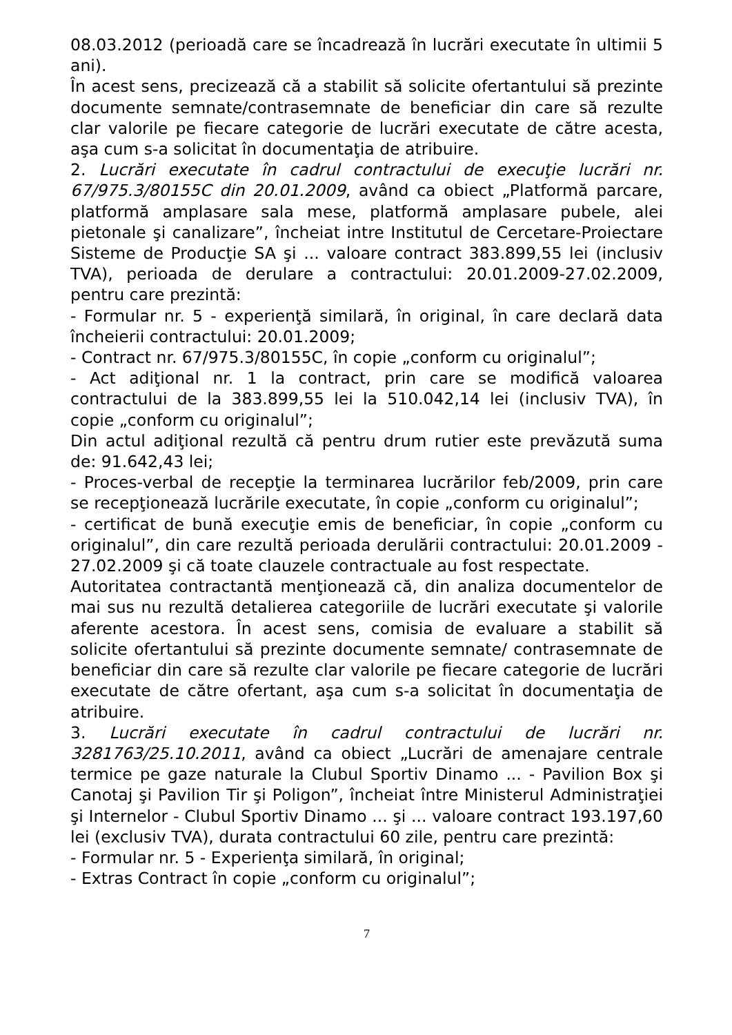08.03.2012 (perioadă care se încadrează în lucrări executate în ultimii 5 ani).
În acest sens, precizează că a stabilit să solicite ofertantului să prezinte documente semnate/contrasemnate de beneficiar din care să rezulte clar valorile pe fiecare categorie de lucrări executate de către acesta, aşa cum s-a solicitat în documentaţia de atribuire.
2. Lucrări executate în cadrul contractului de execuţie lucrări nr. 67/975.3/80155C din 20.01.2009, având ca obiect „Platformă parcare, platformă amplasare sala mese, platformă amplasare pubele, alei pietonale şi canalizare”, încheiat intre Institutul de Cercetare-Proiectare Sisteme de Producţie SA şi ... valoare contract 383.899,55 lei (inclusiv TVA), perioada de derulare a contractului: 20.01.2009-27.02.2009, pentru care prezintă:
- Formular nr. 5 - experienţă similară, în original, în care declară data încheierii contractului: 20.01.2009;
- Contract nr. 67/975.3/80155C, în copie „conform cu originalul”;
- Act adiţional nr. 1 la contract, prin care se modifică valoarea contractului de la 383.899,55 lei la 510.042,14 lei (inclusiv TVA), în copie „conform cu originalul”;
Din actul adiţional rezultă că pentru drum rutier este prevăzută suma de: 91.642,43 lei;
- Proces-verbal de recepţie la terminarea lucrărilor feb/2009, prin care se recepţionează lucrările executate, în copie „conform cu originalul”;
- certificat de bună execuţie emis de beneficiar, în copie „conform cu originalul”, din care rezultă perioada derulării contractului: 20.01.2009 - 27.02.2009 şi că toate clauzele contractuale au fost respectate.
Autoritatea contractantă menţionează că, din analiza documentelor de mai sus nu rezultă detalierea categoriile de lucrări executate şi valorile aferente acestora. În acest sens, comisia de evaluare a stabilit să solicite ofertantului să prezinte documente semnate/ contrasemnate de beneficiar din care să rezulte clar valorile pe fiecare categorie de lucrări executate de către ofertant, aşa cum s-a solicitat în documentaţia de atribuire.
3. Lucrări executate în cadrul contractului de lucrări nr. 3281763/25.10.2011, având ca obiect „Lucrări de amenajare centrale termice pe gaze naturale la Clubul Sportiv Dinamo ... - Pavilion Box şi Canotaj şi Pavilion Tir şi Poligon”, încheiat între Ministerul Administraţiei şi Internelor - Clubul Sportiv Dinamo ... şi ... valoare contract 193.197,60 lei (exclusiv TVA), durata contractului 60 zile, pentru care prezintă:
- Formular nr. 5 - Experienţa similară, în original;
- Extras Contract în copie „conform cu originalul”;
7